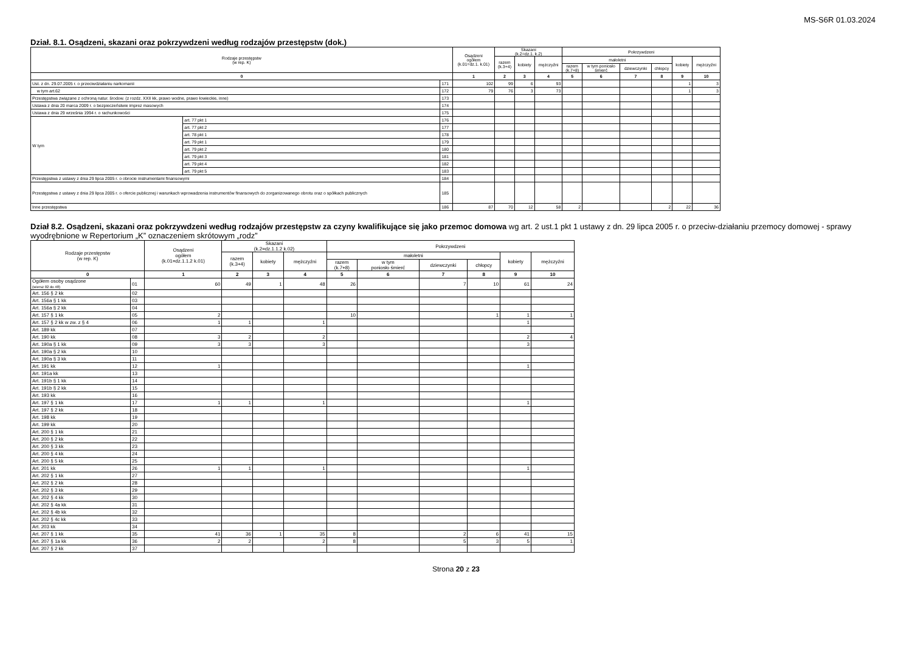MS-S6R 01.03.2024
Dział. 8.1. Osądzeni, skazani oraz pokrzywdzeni według rodzajów przestępstw (dok.)
| Rodzaje przestępstw (w rep. K) | | | Osądzeni ogółem (k.01=dz.1. k.01) | Skazani (k.2=dz.1. k.2) | | | Pokrzywdzeni | | | | | |
| --- | --- | --- | --- | --- | --- | --- | --- | --- | --- | --- | --- | --- |
| | | | | razem (k.3+4) | kobiety | mężczyźni | małoletni | | | | kobiety | mężczyźni |
| | | | | | | | razem (k.7+8) | w tym poniosło śmierć | dziewczynki | chłopcy | | |
| 0 | | | 1 | 2 | 3 | 4 | 5 | 6 | 7 | 8 | 9 | 10 |
| Ust. z dn. 29.07.2005 r. o przeciwdziałaniu narkomanii | | 171 | 102 | 99 | 6 | 93 | | | | | 1 | 3 |
| w tym art.62 | | 172 | 79 | 76 | 3 | 73 | | | | | 1 | 3 |
| Przestępstwa związane z ochroną natur. środow. (z rozdz. XXII kk, prawo wodne, prawo łowieckie, inne) | | 173 | | | | | | | | | | |
| Ustawa z dnia 20 marca 2009 r. o bezpieczeństwie imprez masowych | | 174 | | | | | | | | | | |
| Ustawa z dnia 29 września 1994 r. o rachunkowości | | 175 | | | | | | | | | | |
| W tym | art. 77 pkt 1 | 176 | | | | | | | | | | |
| | art. 77 pkt 2 | 177 | | | | | | | | | | |
| | art. 78 pkt 1 | 178 | | | | | | | | | | |
| | art. 79 pkt 1 | 179 | | | | | | | | | | |
| | art. 79 pkt 2 | 180 | | | | | | | | | | |
| | art. 79 pkt 3 | 181 | | | | | | | | | | |
| | art. 79 pkt 4 | 182 | | | | | | | | | | |
| | art. 79 pkt 5 | 183 | | | | | | | | | | |
| Przestępstwa z ustawy z dnia 29 lipca 2005 r. o obrocie instrumentami finansowymi | | 184 | | | | | | | | | | |
| Przestępstwa z ustawy z dnia 29 lipca 2005 r. o ofercie publicznej i warunkach wprowadzenia instrumentów finansowych do zorganizowanego obrotu oraz o spółkach publicznych | | 185 | | | | | | | | | | |
| Inne przestępstwa | | 186 | 87 | 70 | 12 | 58 | 2 | | | 2 | 22 | 36 |
Dział 8.2. Osądzeni, skazani oraz pokrzywdzeni według rodzajów przestępstw za czyny kwalifikujące się jako przemoc domowa wg art. 2 ust.1 pkt 1 ustawy z dn. 29 lipca 2005 r. o przeciw-działaniu przemocy domowej - sprawy wyodrębnione w Repertorium „K” oznaczeniem skrótowym „rodz”
| Rodzaje przestępstw (w rep. K) | | Osądzeni ogółem (k.01=dz.1.1.2 k.01) | Skazani (k.2=dz.1.1.2 k.02) | | | Pokrzywdzeni | | | | | |
| --- | --- | --- | --- | --- | --- | --- | --- | --- | --- | --- | --- |
| | | | razem (k.3+4) | kobiety | mężczyźni | małoletni | | | | kobiety | mężczyźni |
| | | | | | | razem (k.7+8) | w tym poniosło śmierć | dziewczynki | chłopcy | | |
| 0 | | 1 | 2 | 3 | 4 | 5 | 6 | 7 | 8 | 9 | 10 |
| Ogółem osoby osądzone (wiersz 02 do 48) | 01 | 60 | 49 | 1 | 48 | 26 | | 7 | 10 | 61 | 24 |
| Art. 156 § 2 kk | 02 | | | | | | | | | | |
| Art. 156a § 1 kk | 03 | | | | | | | | | | |
| Art. 156a § 2 kk | 04 | | | | | | | | | | |
| Art. 157 § 1 kk | 05 | 2 | | | | 10 | | | 1 | 1 | 1 |
| Art. 157 § 2 kk w zw. z § 4 | 06 | 1 | 1 | | 1 | | | | | 1 | |
| Art. 189 kk | 07 | | | | | | | | | | |
| Art. 190 kk | 08 | 3 | 2 | | 2 | | | | | 2 | 4 |
| Art. 190a § 1 kk | 09 | 3 | 3 | | 3 | | | | | 3 | |
| Art. 190a § 2 kk | 10 | | | | | | | | | | |
| Art. 190a § 3 kk | 11 | | | | | | | | | | |
| Art. 191 kk | 12 | 1 | | | | | | | | 1 | |
| Art. 191a kk | 13 | | | | | | | | | | |
| Art. 191b § 1 kk | 14 | | | | | | | | | | |
| Art. 191b § 2 kk | 15 | | | | | | | | | | |
| Art. 193 kk | 16 | | | | | | | | | | |
| Art. 197 § 1 kk | 17 | 1 | 1 | | 1 | | | | | 1 | |
| Art. 197 § 2 kk | 18 | | | | | | | | | | |
| Art. 198 kk | 19 | | | | | | | | | | |
| Art. 199 kk | 20 | | | | | | | | | | |
| Art. 200 § 1 kk | 21 | | | | | | | | | | |
| Art. 200 § 2 kk | 22 | | | | | | | | | | |
| Art. 200 § 3 kk | 23 | | | | | | | | | | |
| Art. 200 § 4 kk | 24 | | | | | | | | | | |
| Art. 200 § 5 kk | 25 | | | | | | | | | | |
| Art. 201 kk | 26 | 1 | 1 | | 1 | | | | | 1 | |
| Art. 202 § 1 kk | 27 | | | | | | | | | | |
| Art. 202 § 2 kk | 28 | | | | | | | | | | |
| Art. 202 § 3 kk | 29 | | | | | | | | | | |
| Art. 202 § 4 kk | 30 | | | | | | | | | | |
| Art. 202 § 4a kk | 31 | | | | | | | | | | |
| Art. 202 § 4b kk | 32 | | | | | | | | | | |
| Art. 202 § 4c kk | 33 | | | | | | | | | | |
| Art. 203 kk | 34 | | | | | | | | | | |
| Art. 207 § 1 kk | 35 | 41 | 36 | 1 | 35 | 8 | | 2 | 6 | 41 | 15 |
| Art. 207 § 1a kk | 36 | 2 | 2 | | 2 | 8 | | 5 | 3 | 5 | 1 |
| Art. 207 § 2 kk | 37 | | | | | | | | | | |
Strona 20 z 23